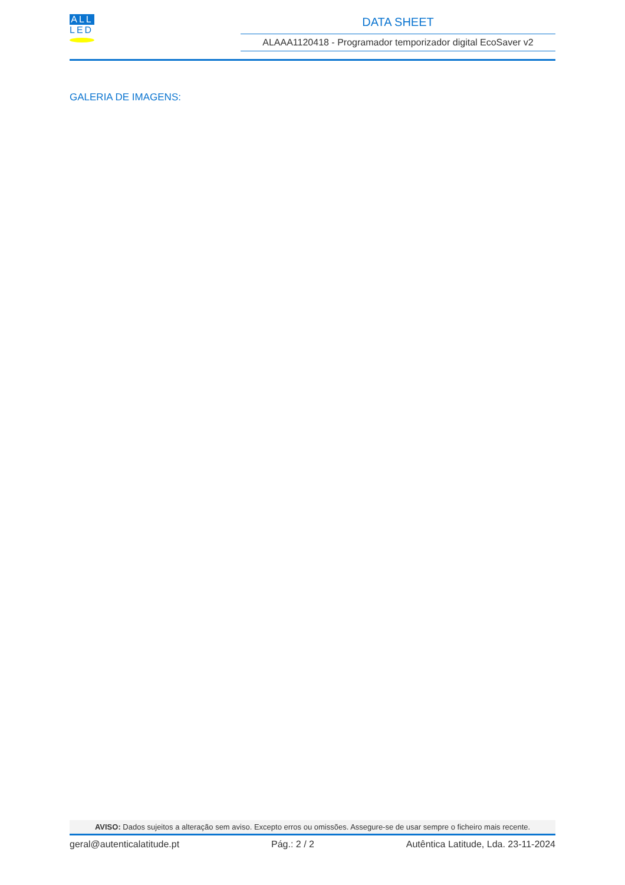ALL
LED
DATA SHEET
ALAAA1120418 - Programador temporizador digital EcoSaver v2
GALERIA DE IMAGENS:
AVISO: Dados sujeitos a alteração sem aviso. Excepto erros ou omissões. Assegure-se de usar sempre o ficheiro mais recente.
geral@autenticalatitude.pt Pág.: 2 / 2 Autêntica Latitude, Lda. 23-11-2024